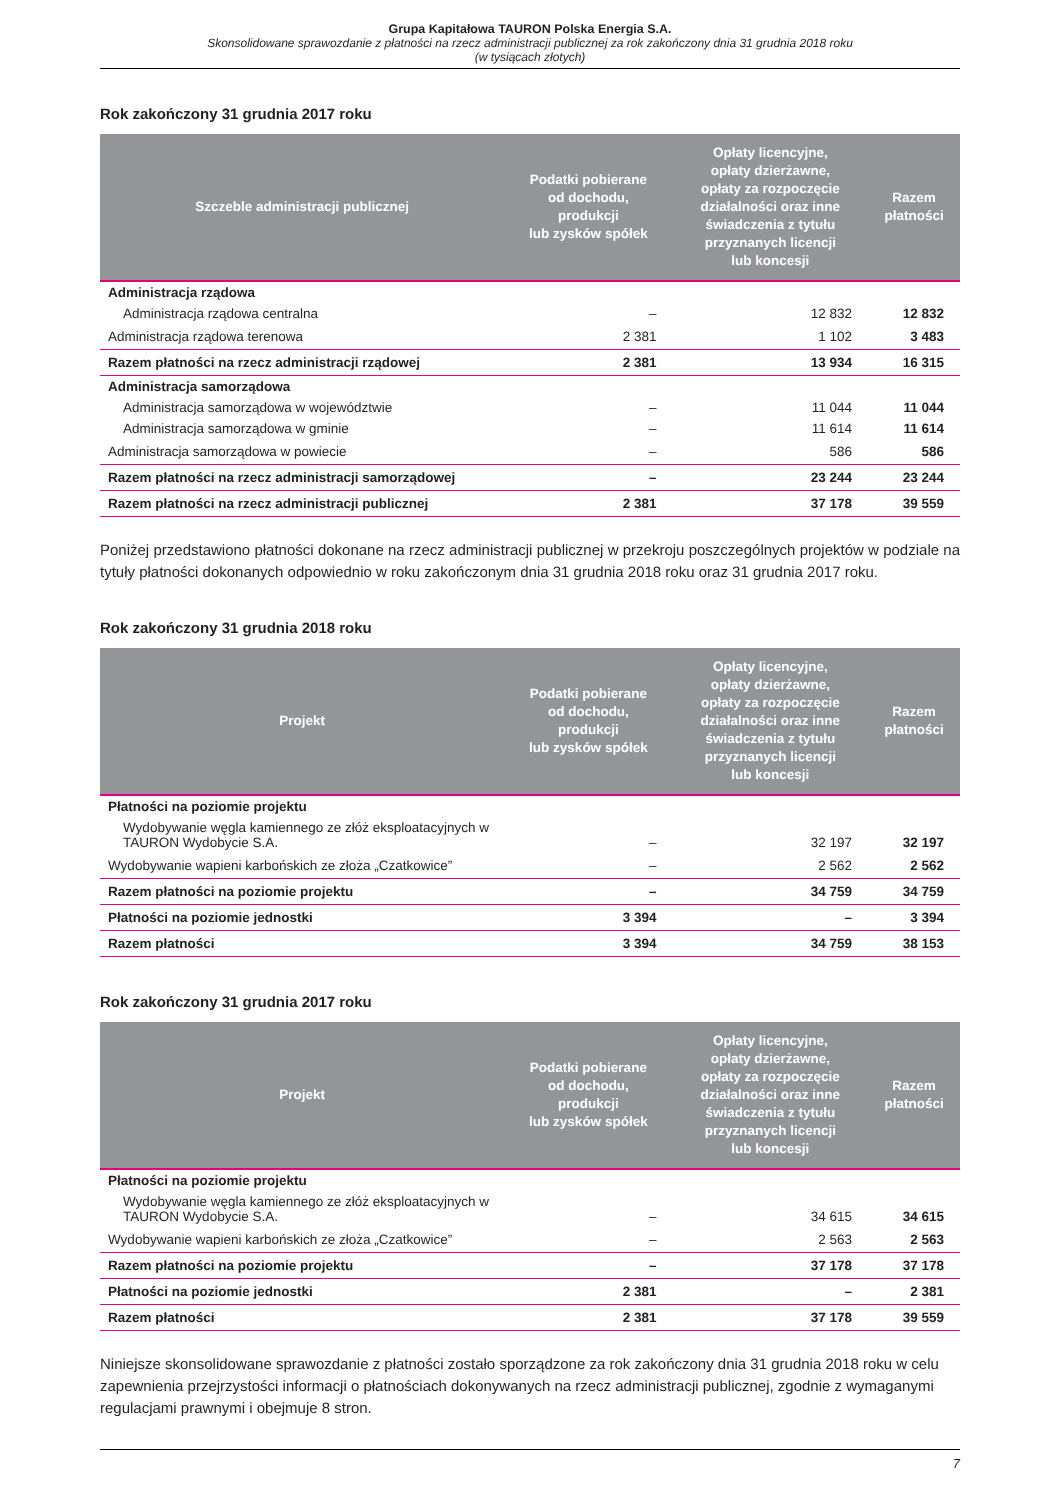Grupa Kapitałowa TAURON Polska Energia S.A.
Skonsolidowane sprawozdanie z płatności na rzecz administracji publicznej za rok zakończony dnia 31 grudnia 2018 roku
(w tysiącach złotych)
Rok zakończony 31 grudnia 2017 roku
| Szczeble administracji publicznej | Podatki pobierane od dochodu, produkcji lub zysków spółek | Opłaty licencyjne, opłaty dzierżawne, opłaty za rozpoczęcie działalności oraz inne świadczenia z tytułu przyznanych licencji lub koncesji | Razem płatności |
| --- | --- | --- | --- |
| Administracja rządowa | | | |
| Administracja rządowa centralna | – | 12 832 | 12 832 |
| Administracja rządowa terenowa | 2 381 | 1 102 | 3 483 |
| Razem płatności na rzecz administracji rządowej | 2 381 | 13 934 | 16 315 |
| Administracja samorządowa | | | |
| Administracja samorządowa w województwie | – | 11 044 | 11 044 |
| Administracja samorządowa w gminie | – | 11 614 | 11 614 |
| Administracja samorządowa w powiecie | – | 586 | 586 |
| Razem płatności na rzecz administracji samorządowej | – | 23 244 | 23 244 |
| Razem płatności na rzecz administracji publicznej | 2 381 | 37 178 | 39 559 |
Poniżej przedstawiono płatności dokonane na rzecz administracji publicznej w przekroju poszczególnych projektów w podziale na tytuły płatności dokonanych odpowiednio w roku zakończonym dnia 31 grudnia 2018 roku oraz 31 grudnia 2017 roku.
Rok zakończony 31 grudnia 2018 roku
| Projekt | Podatki pobierane od dochodu, produkcji lub zysków spółek | Opłaty licencyjne, opłaty dzierżawne, opłaty za rozpoczęcie działalności oraz inne świadczenia z tytułu przyznanych licencji lub koncesji | Razem płatności |
| --- | --- | --- | --- |
| Płatności na poziomie projektu | | | |
| Wydobywanie węgla kamiennego ze złóż eksploatacyjnych w TAURON Wydobycie S.A. | – | 32 197 | 32 197 |
| Wydobywanie wapieni karbońskich ze złoża „Czatkowice” | – | 2 562 | 2 562 |
| Razem płatności na poziomie projektu | – | 34 759 | 34 759 |
| Płatności na poziomie jednostki | 3 394 | – | 3 394 |
| Razem płatności | 3 394 | 34 759 | 38 153 |
Rok zakończony 31 grudnia 2017 roku
| Projekt | Podatki pobierane od dochodu, produkcji lub zysków spółek | Opłaty licencyjne, opłaty dzierżawne, opłaty za rozpoczęcie działalności oraz inne świadczenia z tytułu przyznanych licencji lub koncesji | Razem płatności |
| --- | --- | --- | --- |
| Płatności na poziomie projektu | | | |
| Wydobywanie węgla kamiennego ze złóż eksploatacyjnych w TAURON Wydobycie S.A. | – | 34 615 | 34 615 |
| Wydobywanie wapieni karbońskich ze złoża „Czatkowice” | – | 2 563 | 2 563 |
| Razem płatności na poziomie projektu | – | 37 178 | 37 178 |
| Płatności na poziomie jednostki | 2 381 | – | 2 381 |
| Razem płatności | 2 381 | 37 178 | 39 559 |
Niniejsze skonsolidowane sprawozdanie z płatności zostało sporządzone za rok zakończony dnia 31 grudnia 2018 roku w celu zapewnienia przejrzystości informacji o płatnościach dokonywanych na rzecz administracji publicznej, zgodnie z wymaganymi regulacjami prawnymi i obejmuje 8 stron.
7